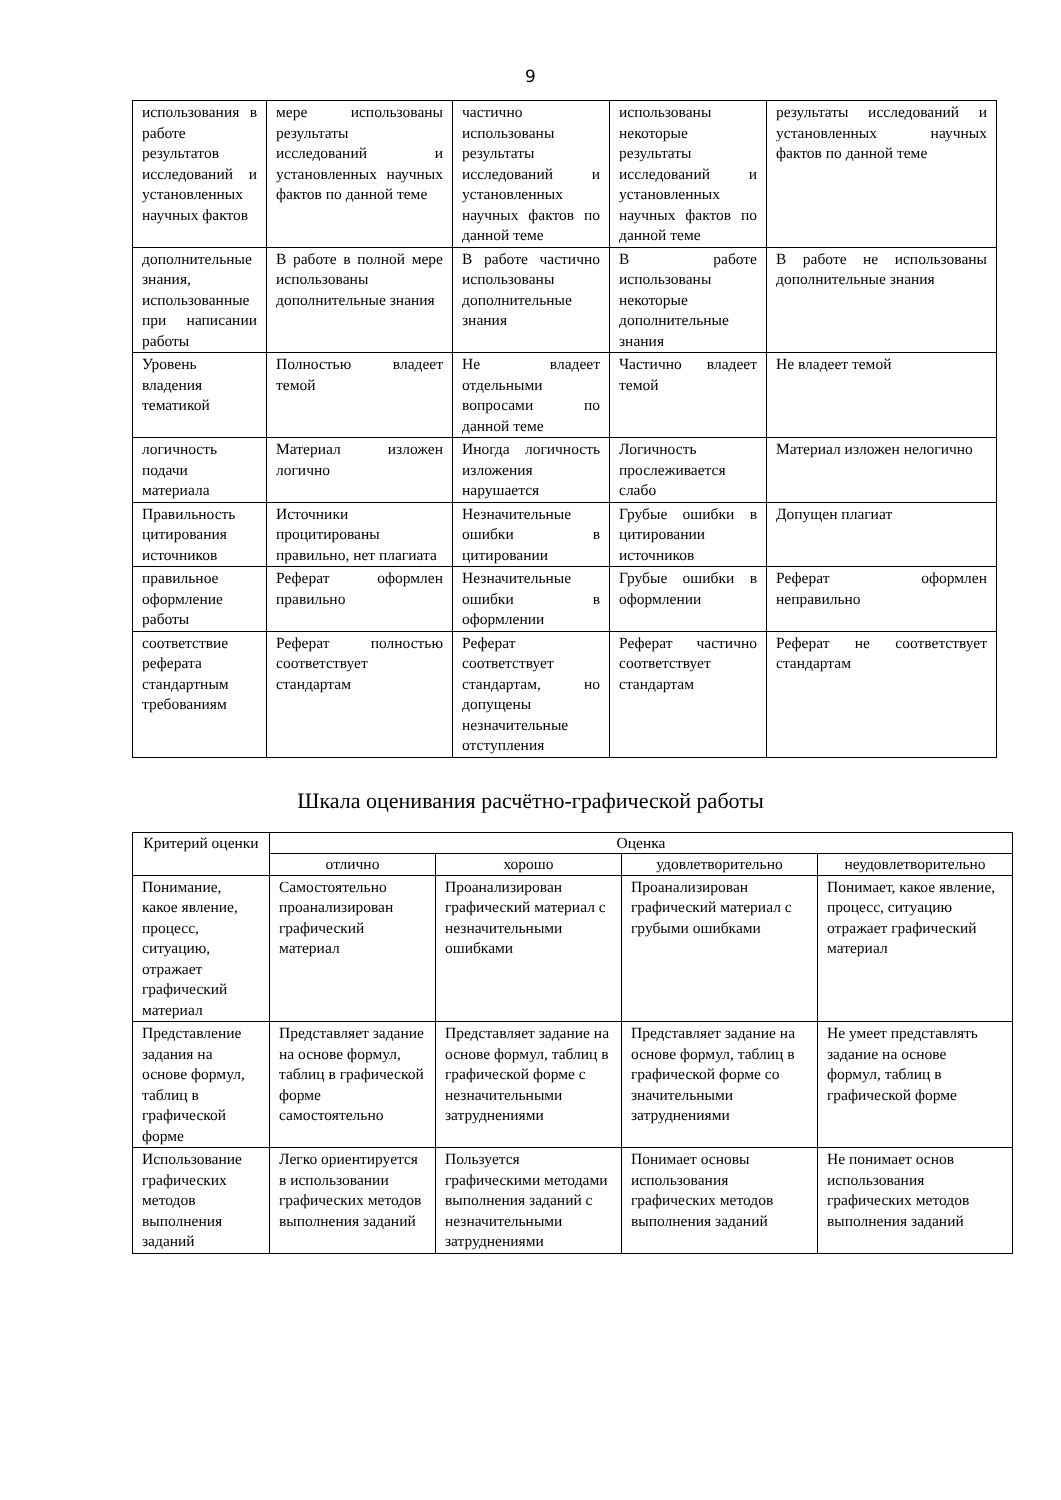9
| использования в работе результатов исследований и установленных научных фактов | мере использованы результаты исследований и установленных научных фактов по данной теме | частично использованы результаты исследований и установленных научных фактов по данной теме | использованы некоторые результаты исследований и установленных научных фактов по данной теме | результаты исследований и установленных научных фактов по данной теме |
| дополнительные знания, использованные при написании работы | В работе в полной мере использованы дополнительные знания | В работе частично использованы дополнительные знания | В работе использованы некоторые дополнительные знания | В работе не использованы дополнительные знания |
| Уровень владения тематикой | Полностью владеет темой | Не владеет отдельными вопросами по данной теме | Частично владеет темой | Не владеет темой |
| логичность подачи материала | Материал изложен логично | Иногда логичность изложения нарушается | Логичность прослеживается слабо | Материал изложен нелогично |
| Правильность цитирования источников | Источники процитированы правильно, нет плагиата | Незначительные ошибки в цитировании | Грубые ошибки в цитировании источников | Допущен плагиат |
| правильное оформление работы | Реферат оформлен правильно | Незначительные ошибки в оформлении | Грубые ошибки в оформлении | Реферат оформлен неправильно |
| соответствие реферата стандартным требованиям | Реферат полностью соответствует стандартам | Реферат соответствует стандартам, но допущены незначительные отступления | Реферат частично соответствует стандартам | Реферат не соответствует стандартам |
Шкала оценивания расчётно-графической работы
| Критерий оценки | Оценка | | | |
| --- | --- | --- | --- | --- |
| | отлично | хорошо | удовлетворительно | неудовлетворительно |
| Понимание, какое явление, процесс, ситуацию, отражает графический материал | Самостоятельно проанализирован графический материал | Проанализирован графический материал с незначительными ошибками | Проанализирован графический материал с грубыми ошибками | Понимает, какое явление, процесс, ситуацию отражает графический материал |
| Представление задания на основе формул, таблиц в графической форме | Представляет задание на основе формул, таблиц в графической форме самостоятельно | Представляет задание на основе формул, таблиц в графической форме с незначительными затруднениями | Представляет задание на основе формул, таблиц в графической форме со значительными затруднениями | Не умеет представлять задание на основе формул, таблиц в графической форме |
| Использование графических методов выполнения заданий | Легко ориентируется в использовании графических методов выполнения заданий | Пользуется графическими методами выполнения заданий с незначительными затруднениями | Понимает основы использования графических методов выполнения заданий | Не понимает основ использования графических методов выполнения заданий |